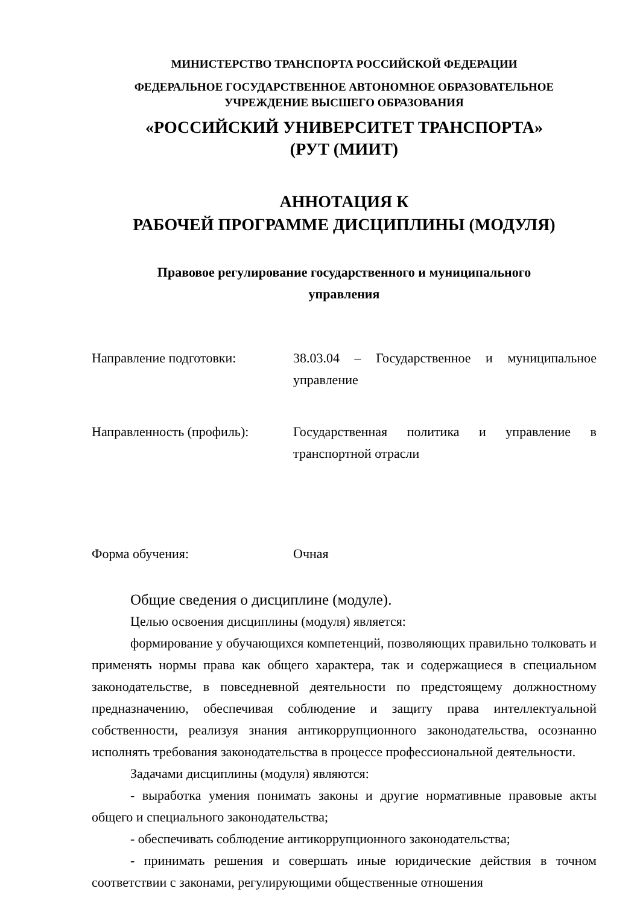МИНИСТЕРСТВО ТРАНСПОРТА РОССИЙСКОЙ ФЕДЕРАЦИИ
ФЕДЕРАЛЬНОЕ ГОСУДАРСТВЕННОЕ АВТОНОМНОЕ ОБРАЗОВАТЕЛЬНОЕ
УЧРЕЖДЕНИЕ ВЫСШЕГО ОБРАЗОВАНИЯ
«РОССИЙСКИЙ УНИВЕРСИТЕТ ТРАНСПОРТА»
(РУТ (МИИТ)
АННОТАЦИЯ К
РАБОЧЕЙ ПРОГРАММЕ ДИСЦИПЛИНЫ (МОДУЛЯ)
Правовое регулирование государственного и муниципального
управления
Направление подготовки: 38.03.04 – Государственное и муниципальное управление
Направленность (профиль): Государственная политика и управление в транспортной отрасли
Форма обучения: Очная
Общие сведения о дисциплине (модуле).
Целью освоения дисциплины (модуля) является:
формирование у обучающихся компетенций, позволяющих правильно толковать и применять нормы права как общего характера, так и содержащиеся в специальном законодательстве, в повседневной деятельности по предстоящему должностному предназначению, обеспечивая соблюдение и защиту права интеллектуальной собственности, реализуя знания антикоррупционного законодательства, осознанно исполнять требования законодательства в процессе профессиональной деятельности.
Задачами дисциплины (модуля) являются:
- выработка умения понимать законы и другие нормативные правовые акты общего и специального законодательства;
- обеспечивать соблюдение антикоррупционного законодательства;
- принимать решения и совершать иные юридические действия в точном соответствии с законами, регулирующими общественные отношения